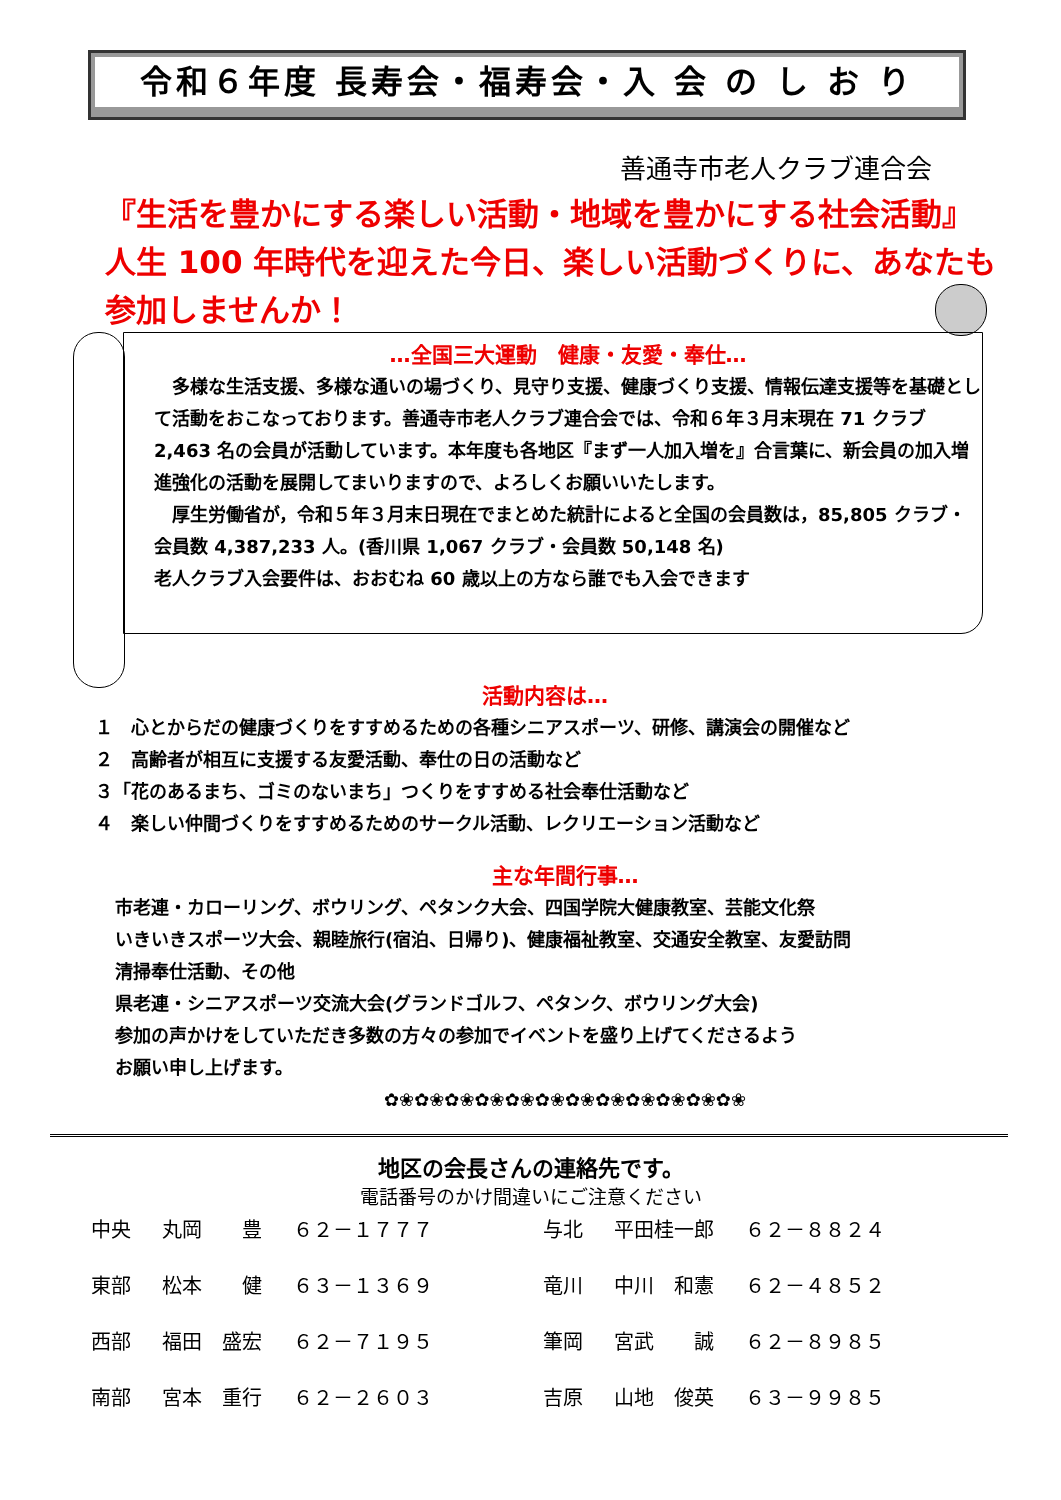令和６年度 長寿会・福寿会・入 会 の し お り
善通寺市老人クラブ連合会
『生活を豊かにする楽しい活動・地域を豊かにする社会活動』
人生 100 年時代を迎えた今日、楽しい活動づくりに、あなたも
参加しませんか！
…全国三大運動　健康・友愛・奉仕…
　多様な生活支援、多様な通いの場づくり、見守り支援、健康づくり支援、情報伝達支援等を基礎として活動をおこなっております。善通寺市老人クラブ連合会では、令和６年３月末現在 71 クラブ 2,463 名の会員が活動しています。本年度も各地区『まず一人加入増を』合言葉に、新会員の加入増進強化の活動を展開してまいりますので、よろしくお願いいたします。
　厚生労働省が，令和５年３月末日現在でまとめた統計によると全国の会員数は，85,805 クラブ・会員数 4,387,233 人。(香川県 1,067 クラブ・会員数 50,148 名)
老人クラブ入会要件は、おおむね 60 歳以上の方なら誰でも入会できます
活動内容は…
１　心とからだの健康づくりをすすめるための各種シニアスポーツ、研修、講演会の開催など
２　高齢者が相互に支援する友愛活動、奉仕の日の活動など
３「花のあるまち、ゴミのないまち」つくりをすすめる社会奉仕活動など
４　楽しい仲間づくりをすすめるためのサークル活動、レクリエーション活動など
主な年間行事…
市老連・カローリング、ボウリング、ペタンク大会、四国学院大健康教室、芸能文化祭
いきいきスポーツ大会、親睦旅行(宿泊、日帰り)、健康福祉教室、交通安全教室、友愛訪問
清掃奉仕活動、その他
県老連・シニアスポーツ交流大会(グランドゴルフ、ペタンク、ボウリング大会)
参加の声かけをしていただき多数の方々の参加でイベントを盛り上げてくださるよう
お願い申し上げます。
✿❀✿❀✿❀✿❀✿❀✿❀✿❀✿❀✿❀✿❀✿❀✿❀
地区の会長さんの連絡先です。
電話番号のかけ間違いにご注意ください
| 中央 | 丸岡 豊 | ６２－１７７７ | 与北 | 平田桂一郎 | ６２－８８２４ |
| 東部 | 松本 健 | ６３－１３６９ | 竜川 | 中川 和憲 | ６２－４８５２ |
| 西部 | 福田 盛宏 | ６２－７１９５ | 筆岡 | 宮武 誠 | ６２－８９８５ |
| 南部 | 宮本 重行 | ６２－２６０３ | 吉原 | 山地 俊英 | ６３－９９８５ |